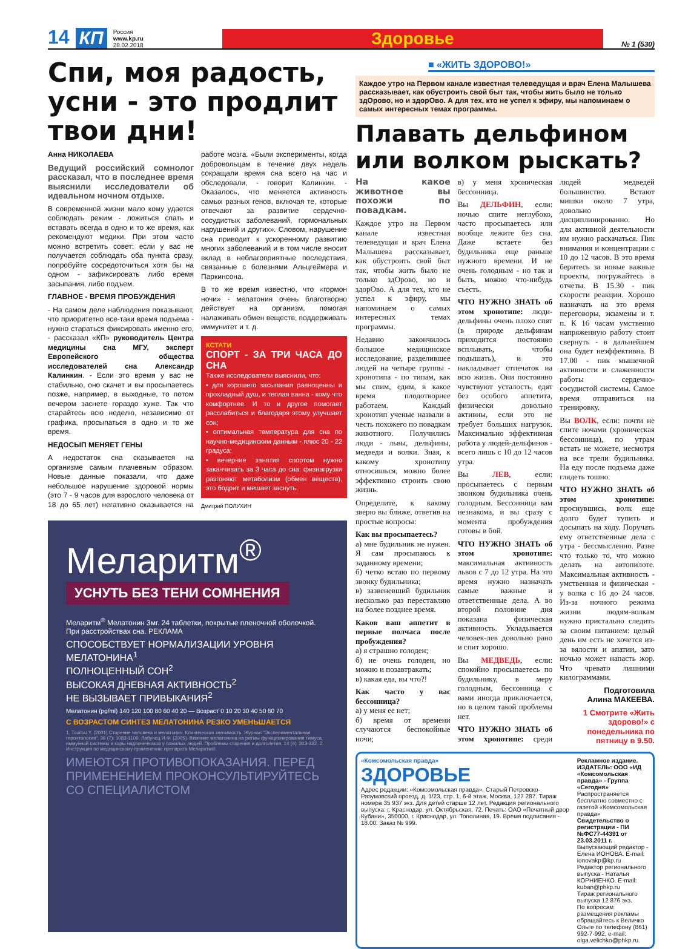14 КП Россия
www.kp.ru
28.02.2018 Здоровье № 1 (530)
Спи, моя радость, усни - это продлит твои дни!
Анна НИКОЛАЕВА
Ведущий российский сомнолог рассказал, что в последнее время выяснили исследователи об идеальном ночном отдыхе.
В современной жизни мало кому удается соблюдать режим - ложиться спать и вставать всегда в одно и то же время, как рекомендуют медики. При этом часто можно встретить совет: если у вас не получается соблюдать оба пункта сразу, попробуйте сосредоточиться хотя бы на одном - зафиксировать либо время засыпания, либо подъем.
ГЛАВНОЕ - ВРЕМЯ ПРОБУЖДЕНИЯ
- На самом деле наблюдения показывают, что приоритетно все-таки время подъема - нужно стараться фиксировать именно его, - рассказал «КП» руководитель Центра медицины сна МГУ, эксперт Европейского общества исследователей сна Александр Калинкин. - Если это время у вас не стабильно, оно скачет и вы просыпаетесь позже, например, в выходные, то потом вечером заснете гораздо хуже. Так что старайтесь всю неделю, независимо от графика, просыпаться в одно и то же время.
НЕДОСЫП МЕНЯЕТ ГЕНЫ
А недостаток сна сказывается на организме самым плачевным образом. Новые данные показали, что даже небольшое нарушение здоровой нормы (это 7 - 9 часов для взрослого человека от 18 до 65 лет) негативно сказывается на работе мозга. «Были эксперименты, когда добровольцам в течение двух недель сокращали время сна всего на час и обследовали, - говорит Калинкин. - Оказалось, что меняется активность самых разных генов, включая те, которые отвечают за развитие сердечно-сосудистых заболеваний, гормональных нарушений и других». Словом, нарушение сна приводит к ускоренному развитию многих заболеваний и в том числе вносит вклад в неблагоприятные последствия, связанные с болезнями Альцгеймера и Паркинсона.
В то же время известно, что «гормон ночи» - мелатонин очень благотворно действует на организм, помогая налаживать обмен веществ, поддерживать иммунитет и т. д.
КСТАТИ
СПОРТ - ЗА ТРИ ЧАСА ДО СНА
Также исследователи выяснили, что:
• для хорошего засыпания равноценны и прохладный душ, и теплая ванна - кому что комфортнее. И то и другое помогает расслабиться и благодаря этому улучшает сон;
• оптимальная температура для сна по научно-медицинским данным - плюс 20 - 22 градуса;
• вечерние занятия спортом нужно заканчивать за 3 часа до сна: физнагрузки разгоняют метаболизм (обмен веществ), это бодрит и мешает заснуть.
Дмитрий ПОЛУХИН
Мелаpитм<sup>®</sup>
УСНУТЬ БЕЗ ТЕНИ СОМНЕНИЯ
Меларитм<sup>®</sup> Мелатонин 3мг. 24 таблетки, покрытые пленочной оболочкой. При расстройствах сна. РЕКЛАМА
СПОСОБСТВУЕТ НОРМАЛИЗАЦИИ УРОВНЯ МЕЛАТОНИНА<sup>1</sup>
ПОЛНОЦЕННЫЙ СОН<sup>2</sup>
ВЫСОКАЯ ДНЕВНАЯ АКТИВНОСТЬ<sup>2</sup>
НЕ ВЫЗЫВАЕТ ПРИВЫКАНИЯ<sup>2</sup>
Мелатонин (pg/ml) 140 120 100 80 60 40 20 — Возраст 0 10 20 30 40 50 60 70
С ВОЗРАСТОМ СИНТЕЗ МЕЛАТОНИНА РЕЗКО УМЕНЬШАЕТСЯ
1. Touitou Y. (2001) Старение человека и мелатонин. Клиническая значимость. Журнал "Экспериментальная геронтология". 36 (7): 1083-1100. Лабунец И.Ф. (2005). Влияние мелатонина на ритмы функционирования тимуса, иммунной системы и коры надпочечников у пожилых людей. Проблемы старения и долголетия. 14 (4): 313-322. 2. Инструкция по медицинскому применению препарата Меларитм®.
ИМЕЮТСЯ ПРОТИВОПОКАЗАНИЯ. ПЕРЕД ПРИМЕНЕНИЕМ ПРОКОНСУЛЬТИРУЙТЕСЬ СО СПЕЦИАЛИСТОМ
■ «ЖИТЬ ЗДОРОВО!»
Каждое утро на Первом канале известная телеведущая и врач Елена Малышева рассказывает, как обустроить свой быт так, чтобы жить было не только здОрово, но и здорОво. А для тех, кто не успел к эфиру, мы напоминаем о самых интересных темах программы.
Плавать дельфином или волком рыскать?
На какое животное вы похожи по повадкам.
Каждое утро на Первом канале известная телеведущая и врач Елена Малышева рассказывает, как обустроить свой быт так, чтобы жить было не только здОрово, но и здорОво. А для тех, кто не успел к эфиру, мы напоминаем о самых интересных темах программы.
Недавно закончилось большое медицинское исследование, разделившее людей на четыре группы - хронотипа - по типам, как мы спим, едим, в какое время плодотворнее работаем. Каждый хронотип ученые назвали в честь похожего по повадкам животного. Получились люди - львы, дельфины, медведи и волки. Зная, к какому хронотипу относишься, можно более эффективно строить свою жизнь.
Определите, к какому зверю вы ближе, ответив на простые вопросы:
Как вы просыпаетесь?
а) мне будильник не нужен. Я сам просыпаюсь к заданному времени;
б) четко встаю по первому звонку будильника;
в) зазвеневший будильник несколько раз переставляю на более позднее время.
Каков ваш аппетит в первые полчаса после пробуждения?
а) я страшно голоден;
б) не очень голоден, но можно и позавтракать;
в) какая еда, вы что?!
Как часто у вас бессонница?
а) у меня ее нет;
б) время от времени случаются беспокойные ночи;
в) у меня хроническая бессонница.
Вы ДЕЛЬФИН, если: ночью спите неглубоко, часто просыпаетесь или вообще лежите без сна. Даже встаете без будильника еще раньше нужного времени. И не очень голодным - но так и быть, можно что-нибудь съесть.
ЧТО НУЖНО ЗНАТЬ об этом хронотипе: люди-дельфины очень плохо спят (в природе дельфинам приходится постоянно всплывать, чтобы подышать), и это накладывает отпечаток на всю жизнь. Они постоянно чувствуют усталость, едят без особого аппетита, физически довольно активны, если это не требует больших нагрузок. Максимально эффективная работа у людей-дельфинов - всего лишь с 10 до 12 часов утра.
Вы ЛЕВ, если: просыпаетесь с первым звонком будильника очень голодным. Бессонница вам незнакома, и вы сразу с момента пробуждения готовы в бой.
ЧТО НУЖНО ЗНАТЬ об этом хронотипе: максимальная активность львов с 7 до 12 утра. На это время нужно назначать самые важные и ответственные дела. А во второй половине дня показана физическая активность. Укладывается человек-лев довольно рано и спит хорошо.
Вы МЕДВЕДЬ, если: спокойно просыпаетесь по будильнику, в меру голодным, бессонница с вами иногда приключается, но в целом такой проблемы нет.
ЧТО НУЖНО ЗНАТЬ об этом хронотипе: среди людей медведей большинство. Встают мишки около 7 утра, довольно дисциплинированно. Но для активной деятельности им нужно раскачаться. Пик внимания и концентрации с 10 до 12 часов. В это время беритесь за новые важные проекты, погружайтесь в отчеты. В 15.30 - пик скорости реакции. Хорошо назначать на это время переговоры, экзамены и т. п. К 16 часам умственно напряженную работу стоит свернуть - в дальнейшем она будет неэффективна. В 17.00 - пик мышечной активности и слаженности работы сердечно-сосудистой системы. Самое время отправиться на тренировку.
Вы ВОЛК, если: почти не спите ночами (хроническая бессонница), по утрам встать не можете, несмотря на все трели будильника. На еду после подъема даже глядеть тошно.
ЧТО НУЖНО ЗНАТЬ об этом хронотипе: проснувшись, волк еще долго будет тупить и досыпать на ходу. Поручать ему ответственные дела с утра - бессмысленно. Разве что только то, что можно делать на автопилоте. Максимальная активность - умственная и физическая - у волка с 16 до 24 часов. Из-за ночного режима жизни людям-волкам нужно пристально следить за своим питанием: целый день им есть не хочется из-за вялости и апатии, зато ночью может напасть жор. Что чревато лишними килограммами.
Подготовила
Алина МАКЕЕВА.
1 Смотрите «Жить здорово!» с понедельника по пятницу в 9.50.
«Комсомольская правда»
ЗДОРОВЬЕ
Адрес редакции: «Комсомольская правда», Старый Петровско-Разумовский проезд, д. 1/23, стр. 1, 6-й этаж, Москва, 127 287. Тираж номера 35 937 экз. Для детей старше 12 лет. Редакция регионального выпуска: г. Краснодар, ул. Октябрьская, 72. Печать: ОАО «Печатный двор Кубани», 350000, г. Краснодар, ул. Тополиная, 19. Время подписания - 18.00. Заказ № 999.
Рекламное издание. ИЗДАТЕЛЬ: ООО «ИД «Комсомольская правда» - Группа «Сегодня»
Распространяется бесплатно совместно с газетой «Комсомольская правда»
Свидетельство о регистрации - ПИ №ФС77-44391 от 23.03.2011 г.
Выпускающий редактор - Елена ИОНОВА. E-mail: ionovakp@kp.ru
Редактор регионального выпуска - Наталья КОРНИЕНКО. E-mail: kuban@phkp.ru
Тираж регионального выпуска 12 876 экз.
По вопросам размещения рекламы обращайтесь к Величко Ольге по телефону (861) 992-7-992, e-mail: olga.velichko@phkp.ru.